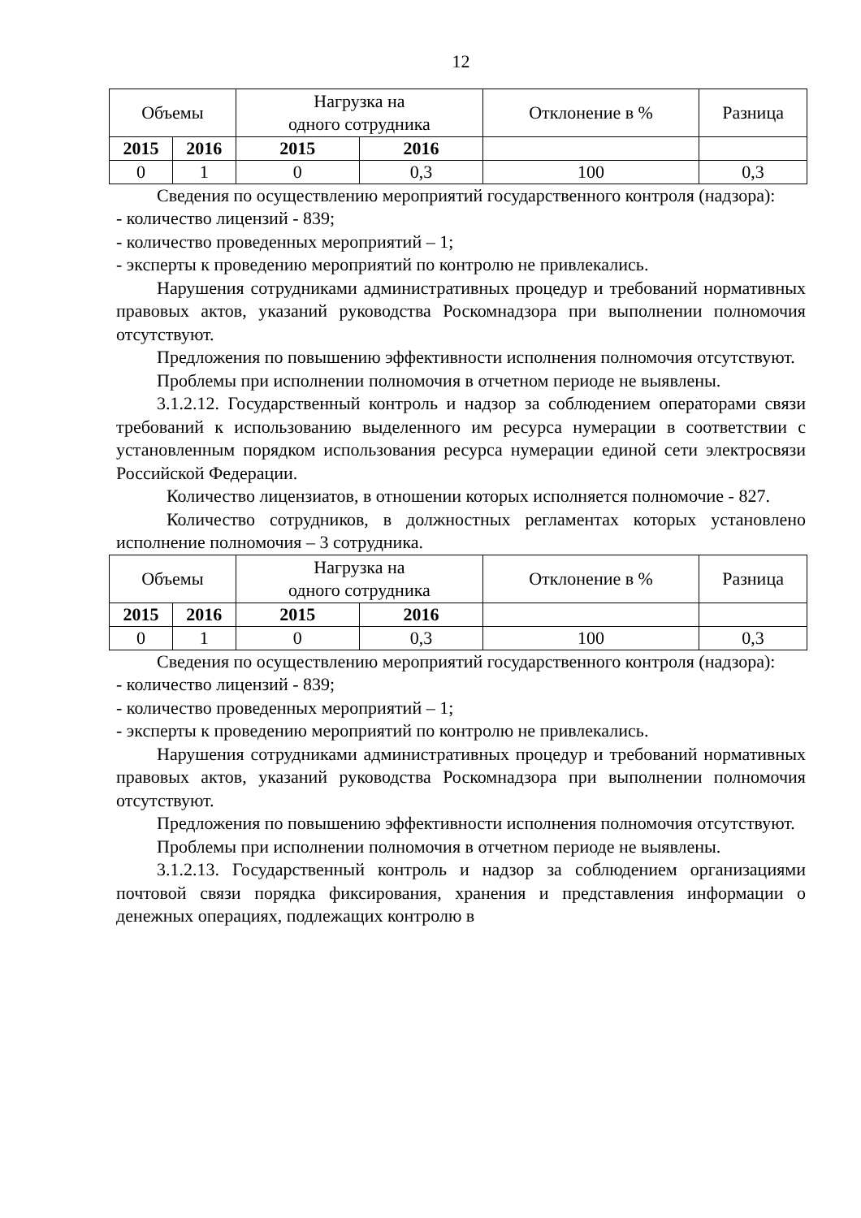12
| Объемы | | Нагрузка на одного сотрудника | | Отклонение в % | Разница |
| 2015 | 2016 | 2015 | 2016 | | |
| 0 | 1 | 0 | 0,3 | 100 | 0,3 |
Сведения по осуществлению мероприятий государственного контроля (надзора):
- количество лицензий - 839;
- количество проведенных мероприятий – 1;
- эксперты к проведению мероприятий по контролю не привлекались.
Нарушения сотрудниками административных процедур и требований нормативных правовых актов, указаний руководства Роскомнадзора при выполнении полномочия отсутствуют.
Предложения по повышению эффективности исполнения полномочия отсутствуют.
Проблемы при исполнении полномочия в отчетном периоде не выявлены.
3.1.2.12. Государственный контроль и надзор за соблюдением операторами связи требований к использованию выделенного им ресурса нумерации в соответствии с установленным порядком использования ресурса нумерации единой сети электросвязи Российской Федерации.
Количество лицензиатов, в отношении которых исполняется полномочие - 827.
Количество сотрудников, в должностных регламентах которых установлено исполнение полномочия – 3 сотрудника.
| Объемы | | Нагрузка на одного сотрудника | | Отклонение в % | Разница |
| 2015 | 2016 | 2015 | 2016 | | |
| 0 | 1 | 0 | 0,3 | 100 | 0,3 |
Сведения по осуществлению мероприятий государственного контроля (надзора):
- количество лицензий - 839;
- количество проведенных мероприятий – 1;
- эксперты к проведению мероприятий по контролю не привлекались.
Нарушения сотрудниками административных процедур и требований нормативных правовых актов, указаний руководства Роскомнадзора при выполнении полномочия отсутствуют.
Предложения по повышению эффективности исполнения полномочия отсутствуют.
Проблемы при исполнении полномочия в отчетном периоде не выявлены.
3.1.2.13. Государственный контроль и надзор за соблюдением организациями почтовой связи порядка фиксирования, хранения и представления информации о денежных операциях, подлежащих контролю в